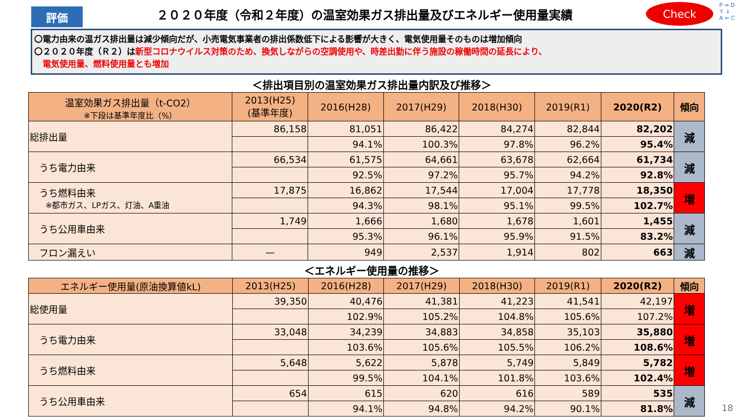評価
２０２０年度（令和２年度）の温室効果ガス排出量及びエネルギー使用量実績
Check
P ⇒ D
⇑ ⇓
A ⇐ C
〇電力由来の温ガス排出量は減少傾向だが、小売電気事業者の排出係数低下による影響が大きく、電気使用量そのものは増加傾向
〇２０２０年度（Ｒ２）は新型コロナウイルス対策のため、換気しながらの空調使用や、時差出勤に伴う施設の稼働時間の延長により、
　電気使用量、燃料使用量とも増加
＜排出項目別の温室効果ガス排出量内訳及び推移＞
| 温室効果ガス排出量（t-CO2） ※下段は基準年度比（%） | 2013(H25) (基準年度) | 2016(H28) | 2017(H29) | 2018(H30) | 2019(R1) | 2020(R2) | 傾向 |
| --- | --- | --- | --- | --- | --- | --- | --- |
| 総排出量 | 86,158 | 81,051 | 86,422 | 84,274 | 82,844 | 82,202 | 減 |
| | | 94.1% | 100.3% | 97.8% | 96.2% | 95.4% | |
| うち電力由来 | 66,534 | 61,575 | 64,661 | 63,678 | 62,664 | 61,734 | 減 |
| | | 92.5% | 97.2% | 95.7% | 94.2% | 92.8% | |
| うち燃料由来 ※都市ガス、LPガス、灯油、A重油 | 17,875 | 16,862 | 17,544 | 17,004 | 17,778 | 18,350 | 増 |
| | | 94.3% | 98.1% | 95.1% | 99.5% | 102.7% | |
| うち公用車由来 | 1,749 | 1,666 | 1,680 | 1,678 | 1,601 | 1,455 | 減 |
| | | 95.3% | 96.1% | 95.9% | 91.5% | 83.2% | |
| フロン漏えい | — | 949 | 2,537 | 1,914 | 802 | 663 | 減 |
＜エネルギー使用量の推移＞
| エネルギー使用量(原油換算値kL) | 2013(H25) | 2016(H28) | 2017(H29) | 2018(H30) | 2019(R1) | 2020(R2) | 傾向 |
| --- | --- | --- | --- | --- | --- | --- | --- |
| 総使用量 | 39,350 | 40,476 | 41,381 | 41,223 | 41,541 | 42,197 | 増 |
| | | 102.9% | 105.2% | 104.8% | 105.6% | 107.2% | |
| うち電力由来 | 33,048 | 34,239 | 34,883 | 34,858 | 35,103 | 35,880 | 増 |
| | | 103.6% | 105.6% | 105.5% | 106.2% | 108.6% | |
| うち燃料由来 | 5,648 | 5,622 | 5,878 | 5,749 | 5,849 | 5,782 | 増 |
| | | 99.5% | 104.1% | 101.8% | 103.6% | 102.4% | |
| うち公用車由来 | 654 | 615 | 620 | 616 | 589 | 535 | 減 |
| | | 94.1% | 94.8% | 94.2% | 90.1% | 81.8% | |
18